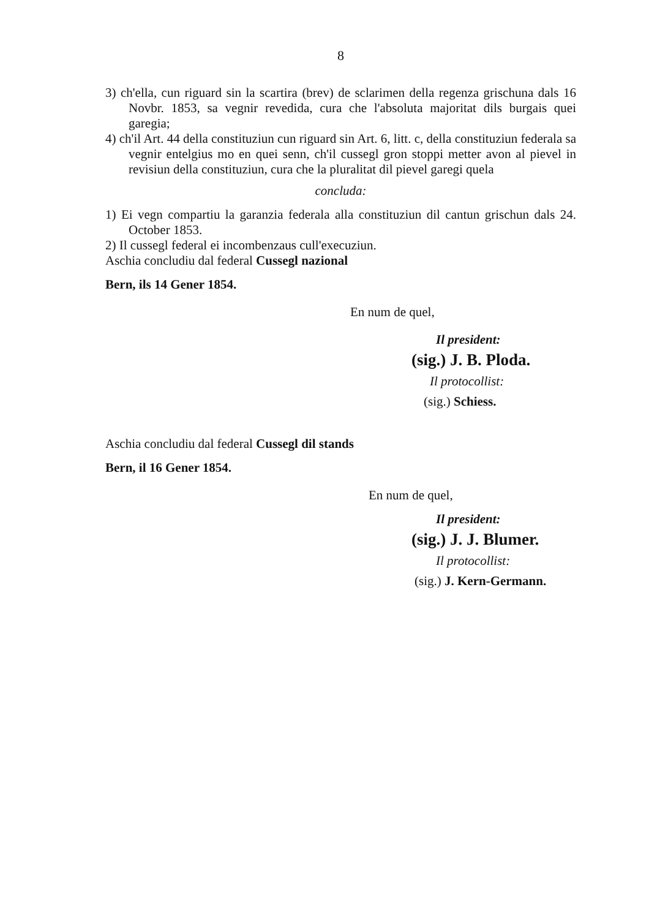8
3) ch'ella, cun riguard sin la scartira (brev) de sclarimen della regenza grischuna dals 16 Novbr. 1853, sa vegnir revedida, cura che l'absoluta majoritat dils burgais quei garegia;
4) ch'il Art. 44 della constituziun cun riguard sin Art. 6, litt. c, della constituziun federala sa vegnir entelgius mo en quei senn, ch'il cussegl gron stoppi metter avon al pievel in revisiun della constituziun, cura che la pluralitat dil pievel garegi quela
concluda:
1) Ei vegn compartiu la garanzia federala alla constituziun dil cantun grischun dals 24. October 1853.
2) Il cussegl federal ei incombenzaus cull'execuziun.
Aschia concludiu dal federal Cussegl nazional
Bern, ils 14 Gener 1854.
En num de quel,
Il president:
(sig.) J. B. Ploda.
Il protocollist:
(sig.) Schiess.
Aschia concludiu dal federal Cussegl dil stands
Bern, il 16 Gener 1854.
En num de quel,
Il president:
(sig.) J. J. Blumer.
Il protocollist:
(sig.) J. Kern-Germann.